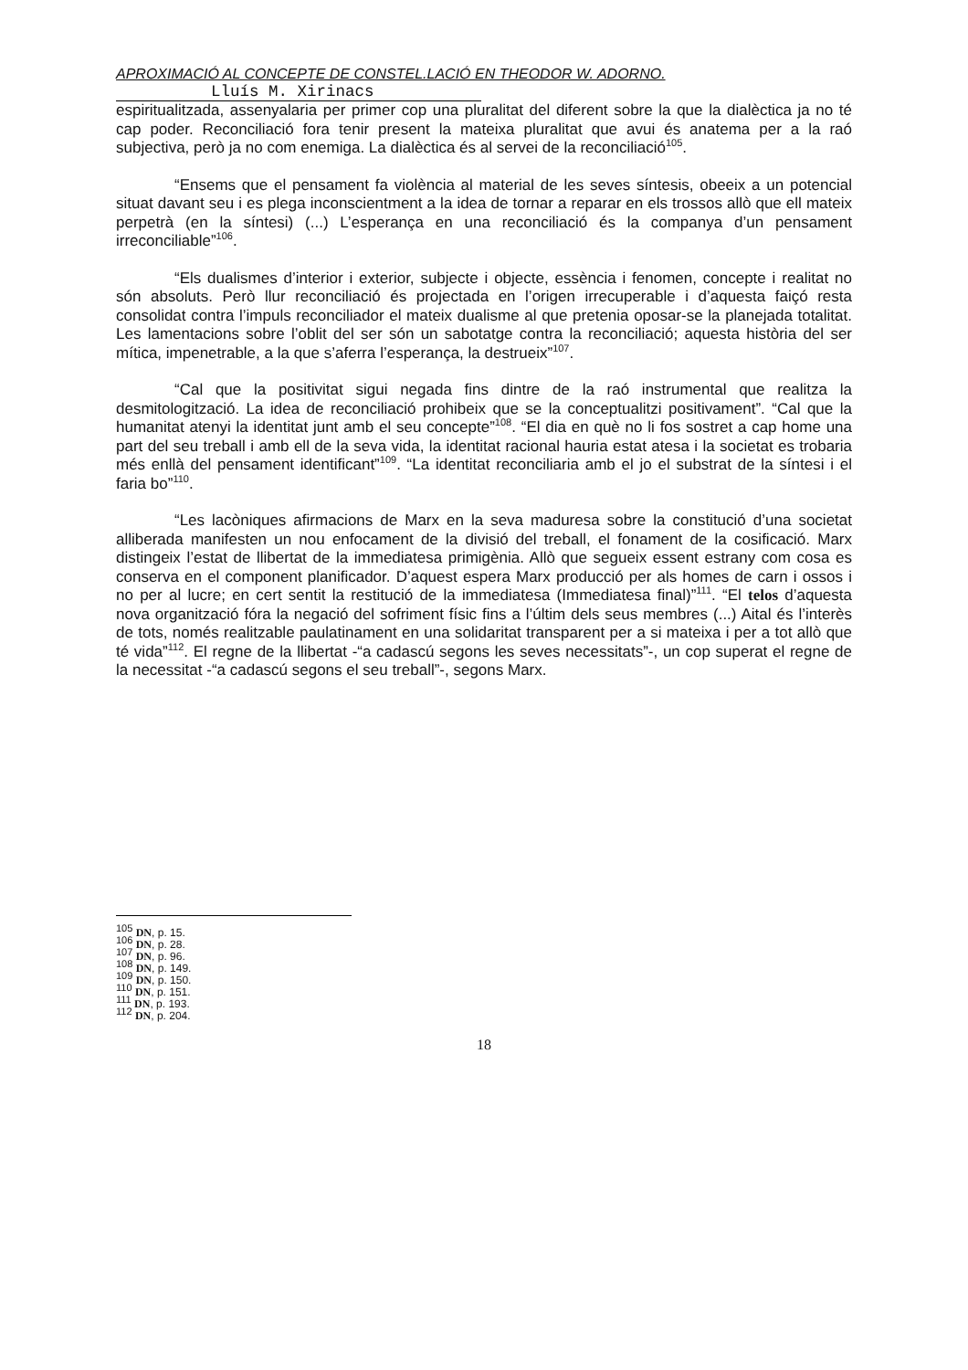APROXIMACIÓ AL CONCEPTE DE CONSTEL.LACIÓ EN THEODOR W. ADORNO.
Lluís M. Xirinacs
espiritualitzada, assenyalaria per primer cop una pluralitat del diferent sobre la que la dialèctica ja no té cap poder. Reconciliació fora tenir present la mateixa pluralitat que avui és anatema per a la raó subjectiva, però ja no com enemiga. La dialèctica és al servei de la reconciliació<sup>105</sup>.
“Ensems que el pensament fa violència al material de les seves síntesis, obeeix a un potencial situat davant seu i es plega inconscientment a la idea de tornar a reparar en els trossos allò que ell mateix perpetrà (en la síntesi) (...) L’esperança en una reconciliació és la companya d’un pensament irreconciliable”<sup>106</sup>.
“Els dualismes d’interior i exterior, subjecte i objecte, essència i fenomen, concepte i realitat no són absoluts. Però llur reconciliació és projectada en l’origen irrecuperable i d’aquesta faiçó resta consolidat contra l’impuls reconciliador el mateix dualisme al que pretenia oposar-se la planejada totalitat. Les lamentacions sobre l’oblit del ser són un sabotatge contra la reconciliació; aquesta història del ser mítica, impenetrable, a la que s’aferra l’esperança, la destrueix”<sup>107</sup>.
“Cal que la positivitat sigui negada fins dintre de la raó instrumental que realitza la desmitologització. La idea de reconciliació prohibeix que se la conceptualitzi positivament”. “Cal que la humanitat atenyi la identitat junt amb el seu concepte”<sup>108</sup>. “El dia en què no li fos sostret a cap home una part del seu treball i amb ell de la seva vida, la identitat racional hauria estat atesa i la societat es trobaria més enllà del pensament identificant”<sup>109</sup>. “La identitat reconciliaria amb el jo el substrat de la síntesi i el faria bo”<sup>110</sup>.
“Les lacòniques afirmacions de Marx en la seva maduresa sobre la constitució d’una societat alliberada manifesten un nou enfocament de la divisió del treball, el fonament de la cosificació. Marx distingeix l’estat de llibertat de la immediatesa primigènia. Allò que segueix essent estrany com cosa es conserva en el component planificador. D’aquest espera Marx producció per als homes de carn i ossos i no per al lucre; en cert sentit la restitució de la immediatesa (Immediatesa final)”<sup>111</sup>. “El telos d’aquesta nova organització fóra la negació del sofriment físic fins a l’últim dels seus membres (...) Aital és l’interès de tots, només realitzable paulatinament en una solidaritat transparent per a si mateixa i per a tot allò que té vida”<sup>112</sup>. El regne de la llibertat -“a cadascú segons les seves necessitats”-, un cop superat el regne de la necessitat -“a cadascú segons el seu treball”-, segons Marx.
<sup>105</sup> DN, p. 15.
<sup>106</sup> DN, p. 28.
<sup>107</sup> DN, p. 96.
<sup>108</sup> DN, p. 149.
<sup>109</sup> DN, p. 150.
<sup>110</sup> DN, p. 151.
<sup>111</sup> DN, p. 193.
<sup>112</sup> DN, p. 204.
18